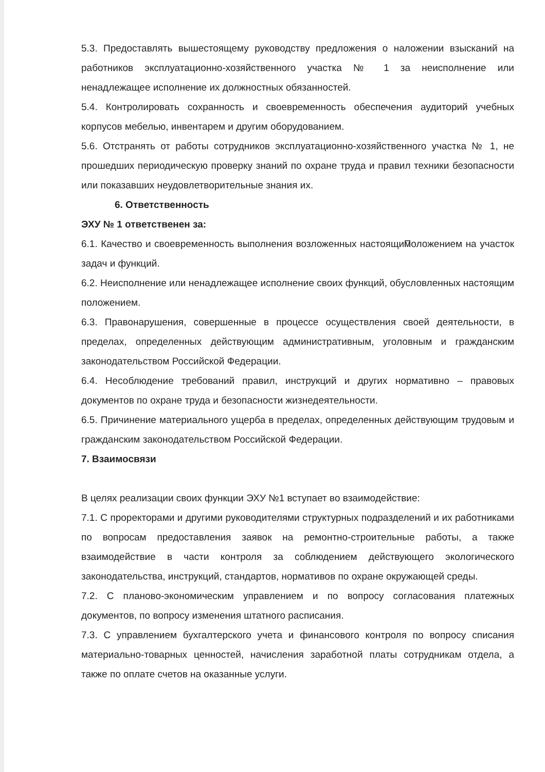5.3. Предоставлять вышестоящему руководству предложения о наложении взысканий на работников эксплуатационно-хозяйственного участка № 1 за неисполнение или ненадлежащее исполнение их должностных обязанностей.
5.4. Контролировать сохранность и своевременность обеспечения аудиторий учебных корпусов мебелью, инвентарем и другим оборудованием.
5.6. Отстранять от работы сотрудников эксплуатационно-хозяйственного участка № 1, не прошедших периодическую проверку знаний по охране труда и правил техники безопасности или показавших неудовлетворительные знания их.
6. Ответственность
ЭХУ № 1 ответственен за:
6.1. Качество и своевременность выполнения возложенных настоящим Положением на участок задач и функций.
6.2. Неисполнение или ненадлежащее исполнение своих функций, обусловленных настоящим положением.
6.3. Правонарушения, совершенные в процессе осуществления своей деятельности, в пределах, определенных действующим административным, уголовным и гражданским законодательством Российской Федерации.
6.4. Несоблюдение требований правил, инструкций и других нормативно – правовых документов по охране труда и безопасности жизнедеятельности.
6.5. Причинение материального ущерба в пределах, определенных действующим трудовым и гражданским законодательством Российской Федерации.
7. Взаимосвязи
В целях реализации своих функции ЭХУ №1 вступает во взаимодействие:
7.1. С проректорами и другими руководителями структурных подразделений и их работниками по вопросам предоставления заявок на ремонтно-строительные работы, а также взаимодействие в части контроля за соблюдением действующего экологического законодательства, инструкций, стандартов, нормативов по охране окружающей среды.
7.2. С планово-экономическим управлением и по вопросу согласования платежных документов, по вопросу изменения штатного расписания.
7.3. С управлением бухгалтерского учета и финансового контроля по вопросу списания материально-товарных ценностей, начисления заработной платы сотрудникам отдела, а также по оплате счетов на оказанные услуги.